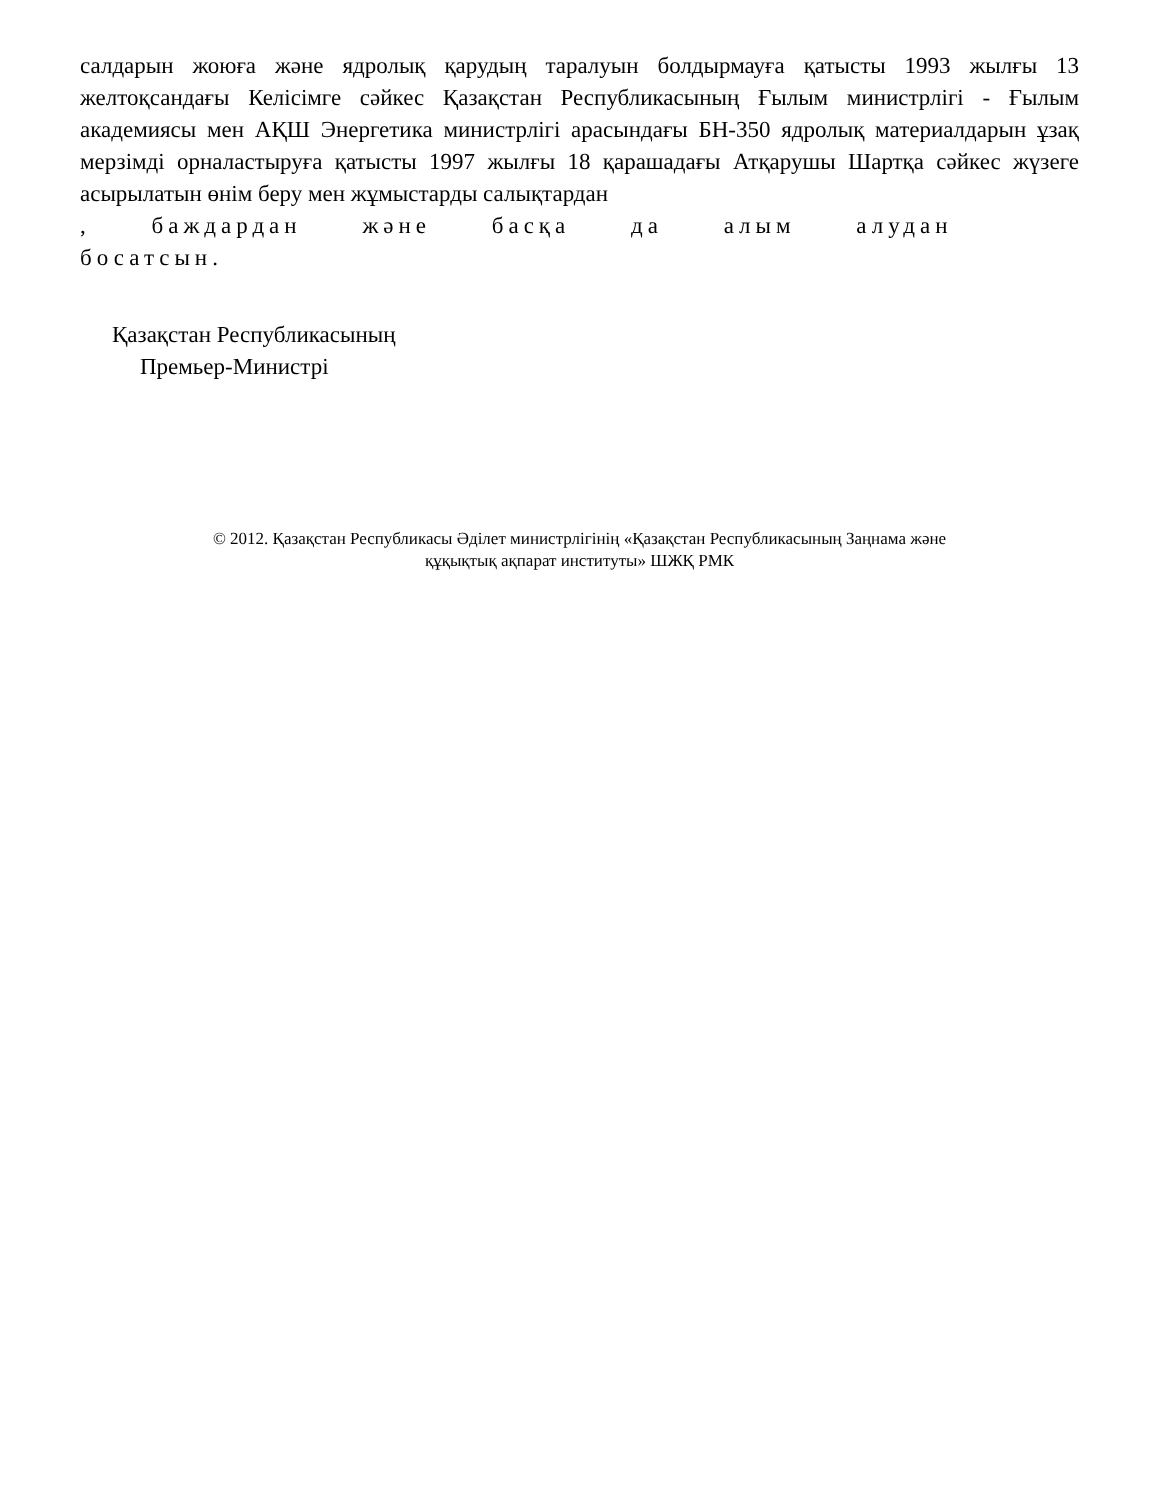салдарын жоюға және ядролық қарудың таралуын болдырмауға қатысты 1993 жылғы 13 желтоқсандағы Келісімге сәйкес Қазақстан Республикасының Ғылым министрлігі - Ғылым академиясы мен АҚШ Энергетика министрлігі арасындағы БН-350 ядролық материалдарын ұзақ мерзімді орналастыруға қатысты 1997 жылғы 18 қарашадағы Атқарушы Шартқа сәйкес жүзеге асырылатын өнім беру мен жұмыстарды салықтардан
, баждардан және басқа да алым алудан босатсын.
Қазақстан Республикасының
Премьер-Министрі
© 2012. Қазақстан Республикасы Әділет министрлігінің «Қазақстан Республикасының Заңнама және
құқықтық ақпарат институты» ШЖҚ РМК